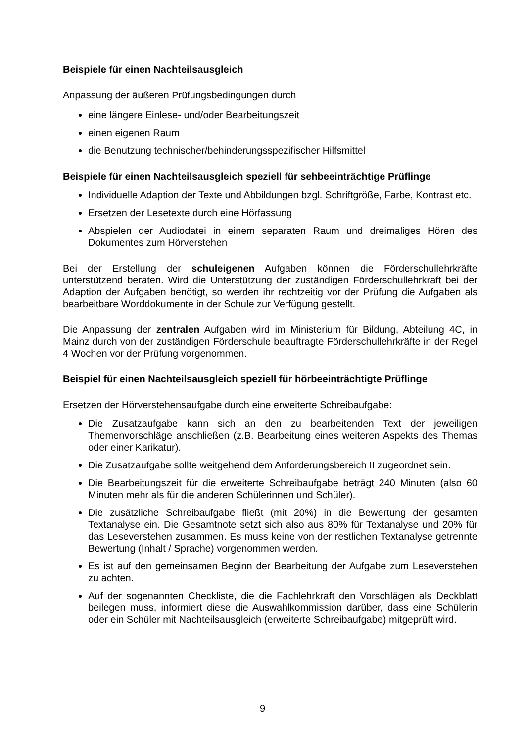Beispiele für einen Nachteilsausgleich
Anpassung der äußeren Prüfungsbedingungen durch
eine längere Einlese- und/oder Bearbeitungszeit
einen eigenen Raum
die Benutzung technischer/behinderungsspezifischer Hilfsmittel
Beispiele für einen Nachteilsausgleich speziell für sehbeeinträchtige Prüflinge
Individuelle Adaption der Texte und Abbildungen bzgl. Schriftgröße, Farbe, Kontrast etc.
Ersetzen der Lesetexte durch eine Hörfassung
Abspielen der Audiodatei in einem separaten Raum und dreimaliges Hören des Dokumentes zum Hörverstehen
Bei der Erstellung der schuleigenen Aufgaben können die Förderschullehrkräfte unterstützend beraten. Wird die Unterstützung der zuständigen Förderschullehrkraft bei der Adaption der Aufgaben benötigt, so werden ihr rechtzeitig vor der Prüfung die Aufgaben als bearbeitbare Worddokumente in der Schule zur Verfügung gestellt.
Die Anpassung der zentralen Aufgaben wird im Ministerium für Bildung, Abteilung 4C, in Mainz durch von der zuständigen Förderschule beauftragte Förderschullehrkräfte in der Regel 4 Wochen vor der Prüfung vorgenommen.
Beispiel für einen Nachteilsausgleich speziell für hörbeeinträchtigte Prüflinge
Ersetzen der Hörverstehensaufgabe durch eine erweiterte Schreibaufgabe:
Die Zusatzaufgabe kann sich an den zu bearbeitenden Text der jeweiligen Themenvorschläge anschließen (z.B. Bearbeitung eines weiteren Aspekts des Themas oder einer Karikatur).
Die Zusatzaufgabe sollte weitgehend dem Anforderungsbereich II zugeordnet sein.
Die Bearbeitungszeit für die erweiterte Schreibaufgabe beträgt 240 Minuten (also 60 Minuten mehr als für die anderen Schülerinnen und Schüler).
Die zusätzliche Schreibaufgabe fließt (mit 20%) in die Bewertung der gesamten Textanalyse ein. Die Gesamtnote setzt sich also aus 80% für Textanalyse und 20% für das Leseverstehen zusammen. Es muss keine von der restlichen Textanalyse getrennte Bewertung (Inhalt / Sprache) vorgenommen werden.
Es ist auf den gemeinsamen Beginn der Bearbeitung der Aufgabe zum Leseverstehen zu achten.
Auf der sogenannten Checkliste, die die Fachlehrkraft den Vorschlägen als Deckblatt beilegen muss, informiert diese die Auswahlkommission darüber, dass eine Schülerin oder ein Schüler mit Nachteilsausgleich (erweiterte Schreibaufgabe) mitgeprüft wird.
9